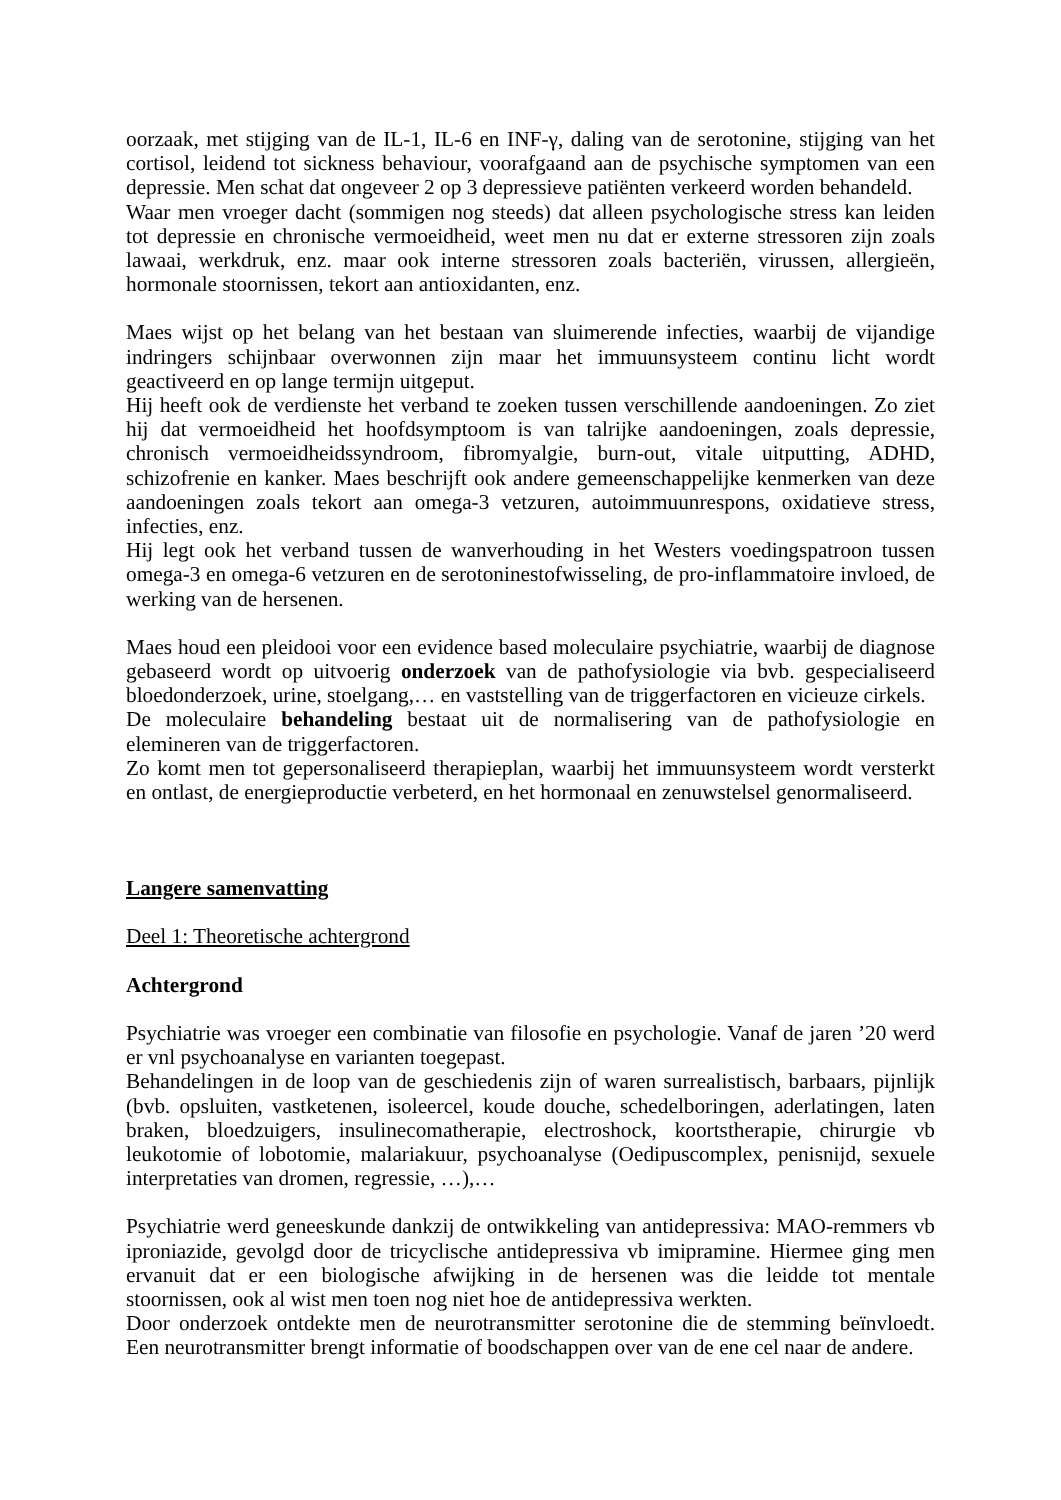oorzaak, met stijging van de IL-1, IL-6 en INF-γ, daling van de serotonine, stijging van het cortisol, leidend tot sickness behaviour, voorafgaand aan de psychische symptomen van een depressie. Men schat dat ongeveer 2 op 3 depressieve patiënten verkeerd worden behandeld.
Waar men vroeger dacht (sommigen nog steeds) dat alleen psychologische stress kan leiden tot depressie en chronische vermoeidheid, weet men nu dat er externe stressoren zijn zoals lawaai, werkdruk, enz. maar ook interne stressoren zoals bacteriën, virussen, allergieën, hormonale stoornissen, tekort aan antioxidanten, enz.
Maes wijst op het belang van het bestaan van sluimerende infecties, waarbij de vijandige indringers schijnbaar overwonnen zijn maar het immuunsysteem continu licht wordt geactiveerd en op lange termijn uitgeput.
Hij heeft ook de verdienste het verband te zoeken tussen verschillende aandoeningen. Zo ziet hij dat vermoeidheid het hoofdsymptoom is van talrijke aandoeningen, zoals depressie, chronisch vermoeidheidssyndroom, fibromyalgie, burn-out, vitale uitputting, ADHD, schizofrenie en kanker. Maes beschrijft ook andere gemeenschappelijke kenmerken van deze aandoeningen zoals tekort aan omega-3 vetzuren, autoimmuunrespons, oxidatieve stress, infecties, enz.
Hij legt ook het verband tussen de wanverhouding in het Westers voedingspatroon tussen omega-3 en omega-6 vetzuren en de serotoninestofwisseling, de pro-inflammatoire invloed, de werking van de hersenen.
Maes houd een pleidooi voor een evidence based moleculaire psychiatrie, waarbij de diagnose gebaseerd wordt op uitvoerig onderzoek van de pathofysiologie via bvb. gespecialiseerd bloedonderzoek, urine, stoelgang,… en vaststelling van de triggerfactoren en vicieuze cirkels.
De moleculaire behandeling bestaat uit de normalisering van de pathofysiologie en elemineren van de triggerfactoren.
Zo komt men tot gepersonaliseerd therapieplan, waarbij het immuunsysteem wordt versterkt en ontlast, de energieproductie verbeterd, en het hormonaal en zenuwstelsel genormaliseerd.
Langere samenvatting
Deel 1: Theoretische achtergrond
Achtergrond
Psychiatrie was vroeger een combinatie van filosofie en psychologie. Vanaf de jaren ’20 werd er vnl psychoanalyse en varianten toegepast.
Behandelingen in de loop van de geschiedenis zijn of waren surrealistisch, barbaars, pijnlijk (bvb. opsluiten, vastketenen, isoleercel, koude douche, schedelboringen, aderlatingen, laten braken, bloedzuigers, insulinecomatherapie, electroshock, koortstherapie, chirurgie vb leukotomie of lobotomie, malariakuur, psychoanalyse (Oedipuscomplex, penisnijd, sexuele interpretaties van dromen, regressie, …),…
Psychiatrie werd geneeskunde dankzij de ontwikkeling van antidepressiva: MAO-remmers vb iproniazide, gevolgd door de tricyclische antidepressiva vb imipramine. Hiermee ging men ervanuit dat er een biologische afwijking in de hersenen was die leidde tot mentale stoornissen, ook al wist men toen nog niet hoe de antidepressiva werkten.
Door onderzoek ontdekte men de neurotransmitter serotonine die de stemming beïnvloedt. Een neurotransmitter brengt informatie of boodschappen over van de ene cel naar de andere.